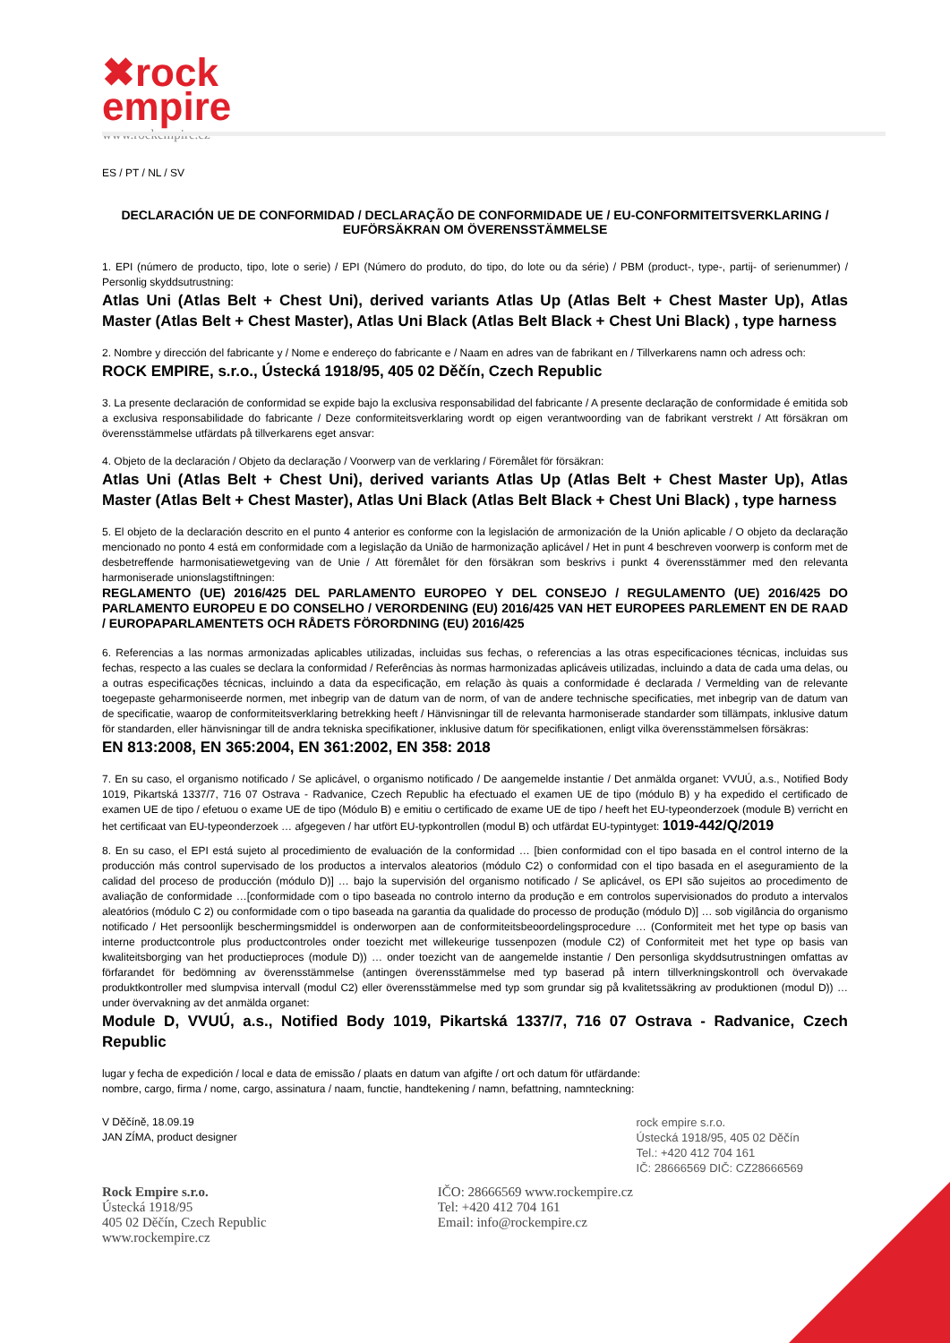✖rock
empire
www.rockempire.cz
ES / PT / NL / SV
DECLARACIÓN UE DE CONFORMIDAD / DECLARAÇÃO DE CONFORMIDADE UE / EU-CONFORMITEITSVERKLARING / EUFÖRSÄKRAN OM ÖVERENSSTÄMMELSE
1. EPI (número de producto, tipo, lote o serie) / EPI (Número do produto, do tipo, do lote ou da série) / PBM (product-, type-, partij- of serienummer) / Personlig skyddsutrustning:
Atlas Uni (Atlas Belt + Chest Uni), derived variants Atlas Up (Atlas Belt + Chest Master Up), Atlas Master (Atlas Belt + Chest Master), Atlas Uni Black (Atlas Belt Black + Chest Uni Black) , type harness
2. Nombre y dirección del fabricante y / Nome e endereço do fabricante e / Naam en adres van de fabrikant en / Tillverkarens namn och adress och:
ROCK EMPIRE, s.r.o., Ústecká 1918/95, 405 02 Děčín, Czech Republic
3. La presente declaración de conformidad se expide bajo la exclusiva responsabilidad del fabricante / A presente declaração de conformidade é emitida sob a exclusiva responsabilidade do fabricante / Deze conformiteitsverklaring wordt op eigen verantwoording van de fabrikant verstrekt / Att försäkran om överensstämmelse utfärdats på tillverkarens eget ansvar:
4. Objeto de la declaración / Objeto da declaração / Voorwerp van de verklaring / Föremålet för försäkran:
Atlas Uni (Atlas Belt + Chest Uni), derived variants Atlas Up (Atlas Belt + Chest Master Up), Atlas Master (Atlas Belt + Chest Master), Atlas Uni Black (Atlas Belt Black + Chest Uni Black) , type harness
5. El objeto de la declaración descrito en el punto 4 anterior es conforme con la legislación de armonización de la Unión aplicable / O objeto da declaração mencionado no ponto 4 está em conformidade com a legislação da União de harmonização aplicável / Het in punt 4 beschreven voorwerp is conform met de desbetreffende harmonisatiewetgeving van de Unie / Att föremålet för den försäkran som beskrivs i punkt 4 överensstämmer med den relevanta harmoniserade unionslagstiftningen:
REGLAMENTO (UE) 2016/425 DEL PARLAMENTO EUROPEO Y DEL CONSEJO / REGULAMENTO (UE) 2016/425 DO PARLAMENTO EUROPEU E DO CONSELHO / VERORDENING (EU) 2016/425 VAN HET EUROPEES PARLEMENT EN DE RAAD / EUROPAPARLAMENTETS OCH RÅDETS FÖRORDNING (EU) 2016/425
6. Referencias a las normas armonizadas aplicables utilizadas, incluidas sus fechas, o referencias a las otras especificaciones técnicas, incluidas sus fechas, respecto a las cuales se declara la conformidad / Referências às normas harmonizadas aplicáveis utilizadas, incluindo a data de cada uma delas, ou a outras especificações técnicas, incluindo a data da especificação, em relação às quais a conformidade é declarada / Vermelding van de relevante toegepaste geharmoniseerde normen, met inbegrip van de datum van de norm, of van de andere technische specificaties, met inbegrip van de datum van de specificatie, waarop de conformiteitsverklaring betrekking heeft / Hänvisningar till de relevanta harmoniserade standarder som tillämpats, inklusive datum för standarden, eller hänvisningar till de andra tekniska specifikationer, inklusive datum för specifikationen, enligt vilka överensstämmelsen försäkras:
EN 813:2008, EN 365:2004, EN 361:2002, EN 358: 2018
7. En su caso, el organismo notificado / Se aplicável, o organismo notificado / De aangemelde instantie / Det anmälda organet: VVUÚ, a.s., Notified Body 1019, Pikartská 1337/7, 716 07 Ostrava - Radvanice, Czech Republic ha efectuado el examen UE de tipo (módulo B) y ha expedido el certificado de examen UE de tipo / efetuou o exame UE de tipo (Módulo B) e emitiu o certificado de exame UE de tipo / heeft het EU-typeonderzoek (module B) verricht en het certificaat van EU-typeonderzoek … afgegeven / har utfört EU-typkontrollen (modul B) och utfärdat EU-typintyget: 1019-442/Q/2019
8. En su caso, el EPI está sujeto al procedimiento de evaluación de la conformidad … [bien conformidad con el tipo basada en el control interno de la producción más control supervisado de los productos a intervalos aleatorios (módulo C2) o conformidad con el tipo basada en el aseguramiento de la calidad del proceso de producción (módulo D)] … bajo la supervisión del organismo notificado / Se aplicável, os EPI são sujeitos ao procedimento de avaliação de conformidade …[conformidade com o tipo baseada no controlo interno da produção e em controlos supervisionados do produto a intervalos aleatórios (módulo C 2) ou conformidade com o tipo baseada na garantia da qualidade do processo de produção (módulo D)] … sob vigilância do organismo notificado / Het persoonlijk beschermingsmiddel is onderworpen aan de conformiteitsbeoordelingsprocedure … (Conformiteit met het type op basis van interne productcontrole plus productcontroles onder toezicht met willekeurige tussenpozen (module C2) of Conformiteit met het type op basis van kwaliteitsborging van het productieproces (module D)) … onder toezicht van de aangemelde instantie / Den personliga skyddsutrustningen omfattas av förfarandet för bedömning av överensstämmelse (antingen överensstämmelse med typ baserad på intern tillverkningskontroll och övervakade produktkontroller med slumpvisa intervall (modul C2) eller överensstämmelse med typ som grundar sig på kvalitetssäkring av produktionen (modul D)) … under övervakning av det anmälda organet:
Module D, VVUÚ, a.s., Notified Body 1019, Pikartská 1337/7, 716 07 Ostrava - Radvanice, Czech Republic
lugar y fecha de expedición / local e data de emissão / plaats en datum van afgifte / ort och datum för utfärdande:
nombre, cargo, firma / nome, cargo, assinatura / naam, functie, handtekening / namn, befattning, namnteckning:
V Děčíně, 18.09.19
JAN ZÍMA, product designer
rock empire s.r.o.
Ústecká 1918/95, 405 02 Děčín
Tel.: +420 412 704 161
IČ: 28666569 DIČ: CZ28666569
Rock Empire s.r.o.
Ústecká 1918/95
405 02 Děčín, Czech Republic
www.rockempire.cz
IČO: 28666569 www.rockempire.cz
Tel: +420 412 704 161
Email: info@rockempire.cz